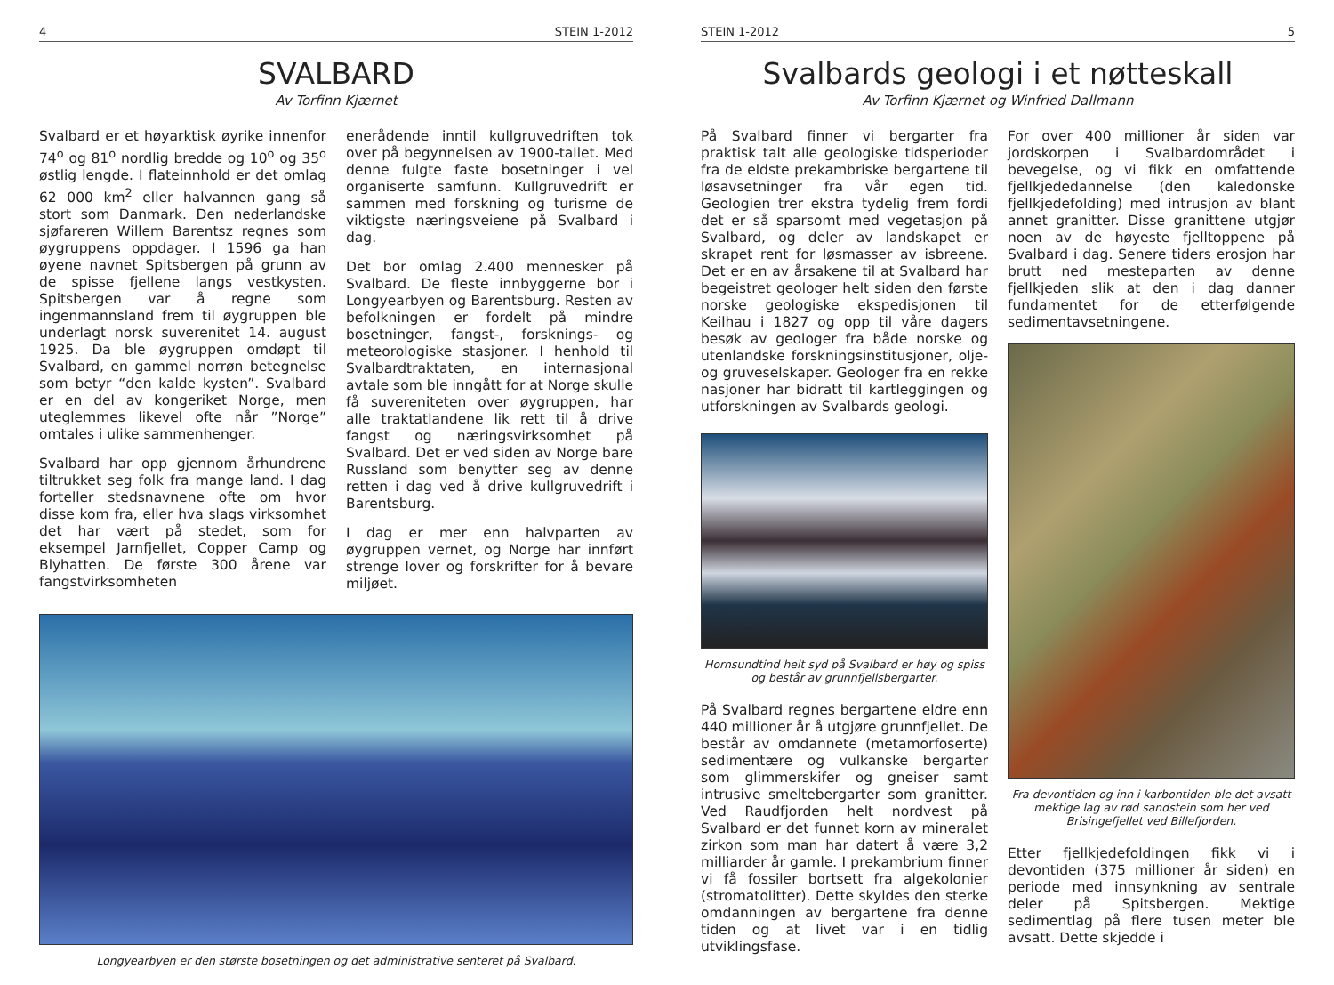4 STEIN 1-2012
SVALBARD
Av Torfinn Kjærnet
Svalbard er et høyarktisk øyrike innenfor 74<sup>o</sup> og 81<sup>o</sup> nordlig bredde og 10<sup>o</sup> og 35<sup>o</sup> østlig lengde. I flateinnhold er det omlag 62 000 km<sup>2</sup> eller halvannen gang så stort som Danmark. Den nederlandske sjøfareren Willem Barentsz regnes som øygruppens oppdager. I 1596 ga han øyene navnet Spitsbergen på grunn av de spisse fjellene langs vestkysten. Spitsbergen var å regne som ingenmannsland frem til øygruppen ble underlagt norsk suverenitet 14. august 1925. Da ble øygruppen omdøpt til Svalbard, en gammel norrøn betegnelse som betyr “den kalde kysten”. Svalbard er en del av kongeriket Norge, men uteglemmes likevel ofte når ”Norge” omtales i ulike sammenhenger.
Svalbard har opp gjennom århundrene tiltrukket seg folk fra mange land. I dag forteller stedsnavnene ofte om hvor disse kom fra, eller hva slags virksomhet det har vært på stedet, som for eksempel Jarnfjellet, Copper Camp og Blyhatten. De første 300 årene var fangstvirksomheten
enerådende inntil kullgruvedriften tok over på begynnelsen av 1900-tallet. Med denne fulgte faste bosetninger i vel organiserte samfunn. Kullgruvedrift er sammen med forskning og turisme de viktigste næringsveiene på Svalbard i dag.
Det bor omlag 2.400 mennesker på Svalbard. De fleste innbyggerne bor i Longyearbyen og Barentsburg. Resten av befolkningen er fordelt på mindre bosetninger, fangst-, forsknings- og meteorologiske stasjoner. I henhold til Svalbardtraktaten, en internasjonal avtale som ble inngått for at Norge skulle få suvereniteten over øygruppen, har alle traktatlandene lik rett til å drive fangst og næringsvirksomhet på Svalbard. Det er ved siden av Norge bare Russland som benytter seg av denne retten i dag ved å drive kullgruvedrift i Barentsburg.
I dag er mer enn halvparten av øygruppen vernet, og Norge har innført strenge lover og forskrifter for å bevare miljøet.
Longyearbyen er den største bosetningen og det administrative senteret på Svalbard.
STEIN 1-2012 5
Svalbards geologi i et nøtteskall
Av Torfinn Kjærnet og Winfried Dallmann
På Svalbard finner vi bergarter fra praktisk talt alle geologiske tidsperioder fra de eldste prekambriske bergartene til løsavsetninger fra vår egen tid. Geologien trer ekstra tydelig frem fordi det er så sparsomt med vegetasjon på Svalbard, og deler av landskapet er skrapet rent for løsmasser av isbreene. Det er en av årsakene til at Svalbard har begeistret geologer helt siden den første norske geologiske ekspedisjonen til Keilhau i 1827 og opp til våre dagers besøk av geologer fra både norske og utenlandske forskningsinstitusjoner, olje- og gruveselskaper. Geologer fra en rekke nasjoner har bidratt til kartleggingen og utforskningen av Svalbards geologi.
Hornsundtind helt syd på Svalbard er høy og spiss og består av grunnfjellsbergarter.
På Svalbard regnes bergartene eldre enn 440 millioner år å utgjøre grunnfjellet. De består av omdannete (metamorfoserte) sedimentære og vulkanske bergarter som glimmerskifer og gneiser samt intrusive smeltebergarter som granitter. Ved Raudfjorden helt nordvest på Svalbard er det funnet korn av mineralet zirkon som man har datert å være 3,2 milliarder år gamle. I prekambrium finner vi få fossiler bortsett fra algekolonier (stromatolitter). Dette skyldes den sterke omdanningen av bergartene fra denne tiden og at livet var i en tidlig utviklingsfase.
For over 400 millioner år siden var jordskorpen i Svalbardområdet i bevegelse, og vi fikk en omfattende fjellkjededannelse (den kaledonske fjellkjedefolding) med intrusjon av blant annet granitter. Disse granittene utgjør noen av de høyeste fjelltoppene på Svalbard i dag. Senere tiders erosjon har brutt ned mesteparten av denne fjellkjeden slik at den i dag danner fundamentet for de etterfølgende sedimentavsetningene.
Fra devontiden og inn i karbontiden ble det avsatt mektige lag av rød sandstein som her ved Brisingefjellet ved Billefjorden.
Etter fjellkjedefoldingen fikk vi i devontiden (375 millioner år siden) en periode med innsynkning av sentrale deler på Spitsbergen. Mektige sedimentlag på flere tusen meter ble avsatt. Dette skjedde i